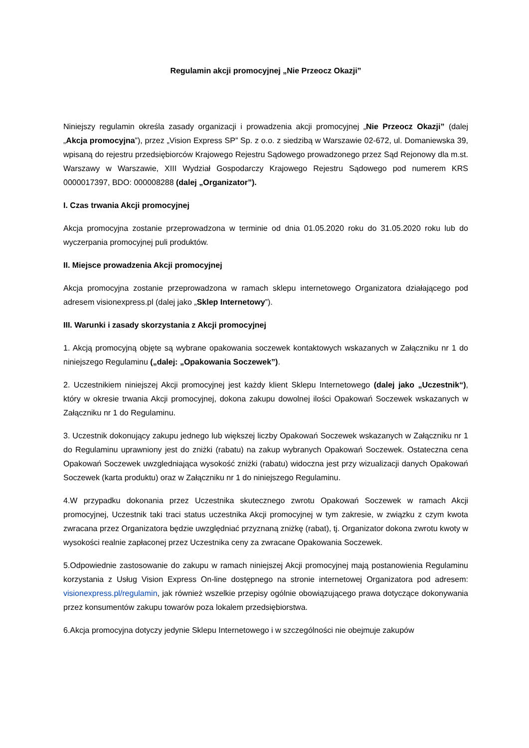Regulamin akcji promocyjnej „Nie Przeocz Okazji”
Niniejszy regulamin określa zasady organizacji i prowadzenia akcji promocyjnej „Nie Przeocz Okazji” (dalej „Akcja promocyjna”), przez „Vision Express SP” Sp. z o.o. z siedzibą w Warszawie 02-672, ul. Domaniewska 39, wpisaną do rejestru przedsiębiorców Krajowego Rejestru Sądowego prowadzonego przez Sąd Rejonowy dla m.st. Warszawy w Warszawie, XIII Wydział Gospodarczy Krajowego Rejestru Sądowego pod numerem KRS 0000017397, BDO: 000008288 (dalej „Organizator”).
I. Czas trwania Akcji promocyjnej
Akcja promocyjna zostanie przeprowadzona w terminie od dnia 01.05.2020 roku do 31.05.2020 roku lub do wyczerpania promocyjnej puli produktów.
II. Miejsce prowadzenia Akcji promocyjnej
Akcja promocyjna zostanie przeprowadzona w ramach sklepu internetowego Organizatora działającego pod adresem visionexpress.pl (dalej jako „Sklep Internetowy”).
III. Warunki i zasady skorzystania z Akcji promocyjnej
1. Akcją promocyjną objęte są wybrane opakowania soczewek kontaktowych wskazanych w Załączniku nr 1 do niniejszego Regulaminu („dalej: „Opakowania Soczewek”).
2. Uczestnikiem niniejszej Akcji promocyjnej jest każdy klient Sklepu Internetowego (dalej jako „Uczestnik“), który w okresie trwania Akcji promocyjnej, dokona zakupu dowolnej ilości Opakowań Soczewek wskazanych w Załączniku nr 1 do Regulaminu.
3. Uczestnik dokonujący zakupu jednego lub większej liczby Opakowań Soczewek wskazanych w Załączniku nr 1 do Regulaminu uprawniony jest do zniżki (rabatu) na zakup wybranych Opakowań Soczewek. Ostateczna cena Opakowań Soczewek uwzgledniająca wysokość zniżki (rabatu) widoczna jest przy wizualizacji danych Opakowań Soczewek (karta produktu) oraz w Załączniku nr 1 do niniejszego Regulaminu.
4.W przypadku dokonania przez Uczestnika skutecznego zwrotu Opakowań Soczewek w ramach Akcji promocyjnej, Uczestnik taki traci status uczestnika Akcji promocyjnej w tym zakresie, w związku z czym kwota zwracana przez Organizatora będzie uwzględniać przyznaną zniżkę (rabat), tj. Organizator dokona zwrotu kwoty w wysokości realnie zapłaconej przez Uczestnika ceny za zwracane Opakowania Soczewek.
5.Odpowiednie zastosowanie do zakupu w ramach niniejszej Akcji promocyjnej mają postanowienia Regulaminu korzystania z Usług Vision Express On-line dostępnego na stronie internetowej Organizatora pod adresem: visionexpress.pl/regulamin, jak również wszelkie przepisy ogólnie obowiązującego prawa dotyczące dokonywania przez konsumentów zakupu towarów poza lokalem przedsiębiorstwa.
6.Akcja promocyjna dotyczy jedynie Sklepu Internetowego i w szczególności nie obejmuje zakupów